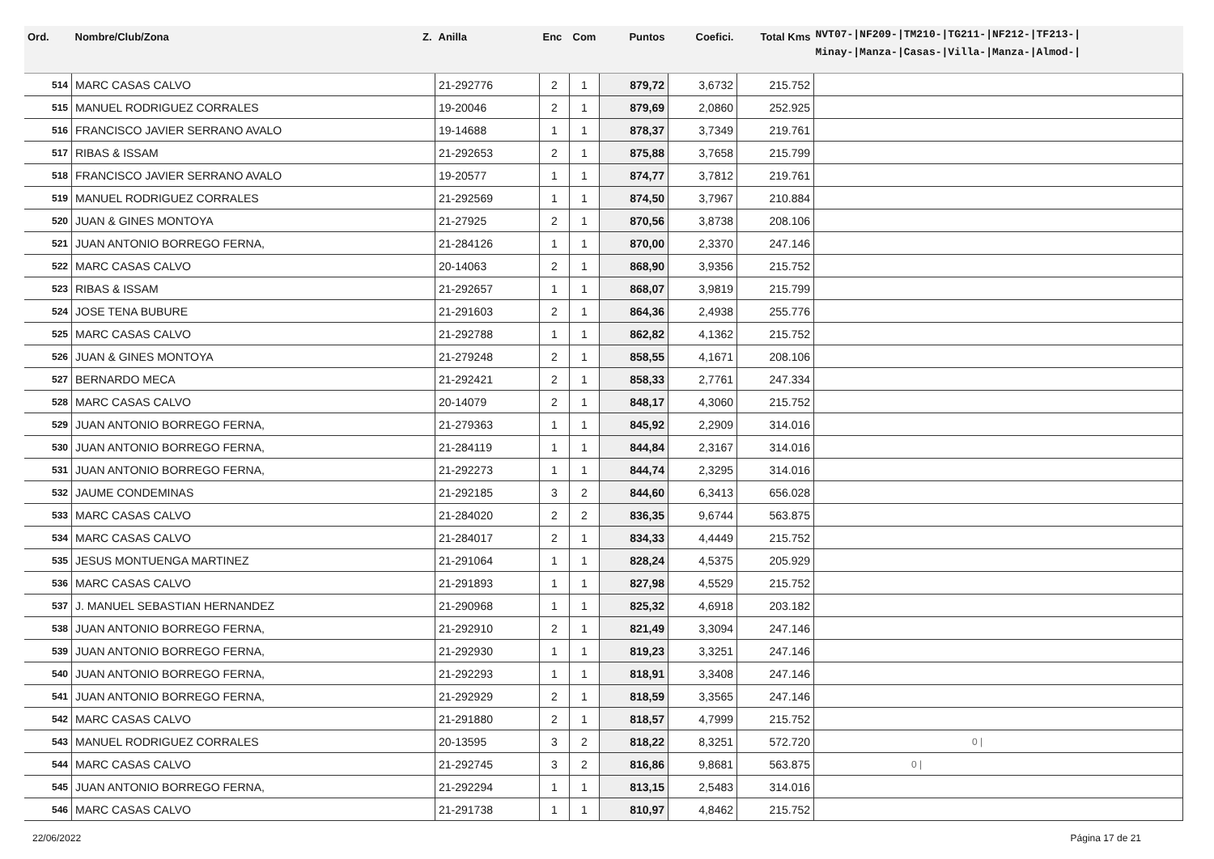| Ord. | Nombre/Club/Zona Z. | Anilla | Enc | Com | Puntos | Coefici. | Total Kms | NVT07-/NF209-/TM210-/TG211-/NF212-/TF213-/ Minay-/Manza-/Casas-/Villa-/Manza-/Almod-/ |
| --- | --- | --- | --- | --- | --- | --- | --- | --- |
| 514 | MARC CASAS CALVO | 21-292776 | 2 | 1 | 879,72 | 3,6732 | 215.752 | |
| 515 | MANUEL RODRIGUEZ CORRALES | 19-20046 | 2 | 1 | 879,69 | 2,0860 | 252.925 | |
| 516 | FRANCISCO JAVIER SERRANO AVALO | 19-14688 | 1 | 1 | 878,37 | 3,7349 | 219.761 | |
| 517 | RIBAS & ISSAM | 21-292653 | 2 | 1 | 875,88 | 3,7658 | 215.799 | |
| 518 | FRANCISCO JAVIER SERRANO AVALO | 19-20577 | 1 | 1 | 874,77 | 3,7812 | 219.761 | |
| 519 | MANUEL RODRIGUEZ CORRALES | 21-292569 | 1 | 1 | 874,50 | 3,7967 | 210.884 | |
| 520 | JUAN & GINES MONTOYA | 21-27925 | 2 | 1 | 870,56 | 3,8738 | 208.106 | |
| 521 | JUAN ANTONIO BORREGO FERNA, | 21-284126 | 1 | 1 | 870,00 | 2,3370 | 247.146 | |
| 522 | MARC CASAS CALVO | 20-14063 | 2 | 1 | 868,90 | 3,9356 | 215.752 | |
| 523 | RIBAS & ISSAM | 21-292657 | 1 | 1 | 868,07 | 3,9819 | 215.799 | |
| 524 | JOSE TENA BUBURE | 21-291603 | 2 | 1 | 864,36 | 2,4938 | 255.776 | |
| 525 | MARC CASAS CALVO | 21-292788 | 1 | 1 | 862,82 | 4,1362 | 215.752 | |
| 526 | JUAN & GINES MONTOYA | 21-279248 | 2 | 1 | 858,55 | 4,1671 | 208.106 | |
| 527 | BERNARDO MECA | 21-292421 | 2 | 1 | 858,33 | 2,7761 | 247.334 | |
| 528 | MARC CASAS CALVO | 20-14079 | 2 | 1 | 848,17 | 4,3060 | 215.752 | |
| 529 | JUAN ANTONIO BORREGO FERNA, | 21-279363 | 1 | 1 | 845,92 | 2,2909 | 314.016 | |
| 530 | JUAN ANTONIO BORREGO FERNA, | 21-284119 | 1 | 1 | 844,84 | 2,3167 | 314.016 | |
| 531 | JUAN ANTONIO BORREGO FERNA, | 21-292273 | 1 | 1 | 844,74 | 2,3295 | 314.016 | |
| 532 | JAUME CONDEMINAS | 21-292185 | 3 | 2 | 844,60 | 6,3413 | 656.028 | |
| 533 | MARC CASAS CALVO | 21-284020 | 2 | 2 | 836,35 | 9,6744 | 563.875 | |
| 534 | MARC CASAS CALVO | 21-284017 | 2 | 1 | 834,33 | 4,4449 | 215.752 | |
| 535 | JESUS MONTUENGA MARTINEZ | 21-291064 | 1 | 1 | 828,24 | 4,5375 | 205.929 | |
| 536 | MARC CASAS CALVO | 21-291893 | 1 | 1 | 827,98 | 4,5529 | 215.752 | |
| 537 | J. MANUEL SEBASTIAN HERNANDEZ | 21-290968 | 1 | 1 | 825,32 | 4,6918 | 203.182 | |
| 538 | JUAN ANTONIO BORREGO FERNA, | 21-292910 | 2 | 1 | 821,49 | 3,3094 | 247.146 | |
| 539 | JUAN ANTONIO BORREGO FERNA, | 21-292930 | 1 | 1 | 819,23 | 3,3251 | 247.146 | |
| 540 | JUAN ANTONIO BORREGO FERNA, | 21-292293 | 1 | 1 | 818,91 | 3,3408 | 247.146 | |
| 541 | JUAN ANTONIO BORREGO FERNA, | 21-292929 | 2 | 1 | 818,59 | 3,3565 | 247.146 | |
| 542 | MARC CASAS CALVO | 21-291880 | 2 | 1 | 818,57 | 4,7999 | 215.752 | |
| 543 | MANUEL RODRIGUEZ CORRALES | 20-13595 | 3 | 2 | 818,22 | 8,3251 | 572.720 | 0 / |
| 544 | MARC CASAS CALVO | 21-292745 | 3 | 2 | 816,86 | 9,8681 | 563.875 | 0 / |
| 545 | JUAN ANTONIO BORREGO FERNA, | 21-292294 | 1 | 1 | 813,15 | 2,5483 | 314.016 | |
| 546 | MARC CASAS CALVO | 21-291738 | 1 | 1 | 810,97 | 4,8462 | 215.752 | |
22/06/2022 Página 17 de 21